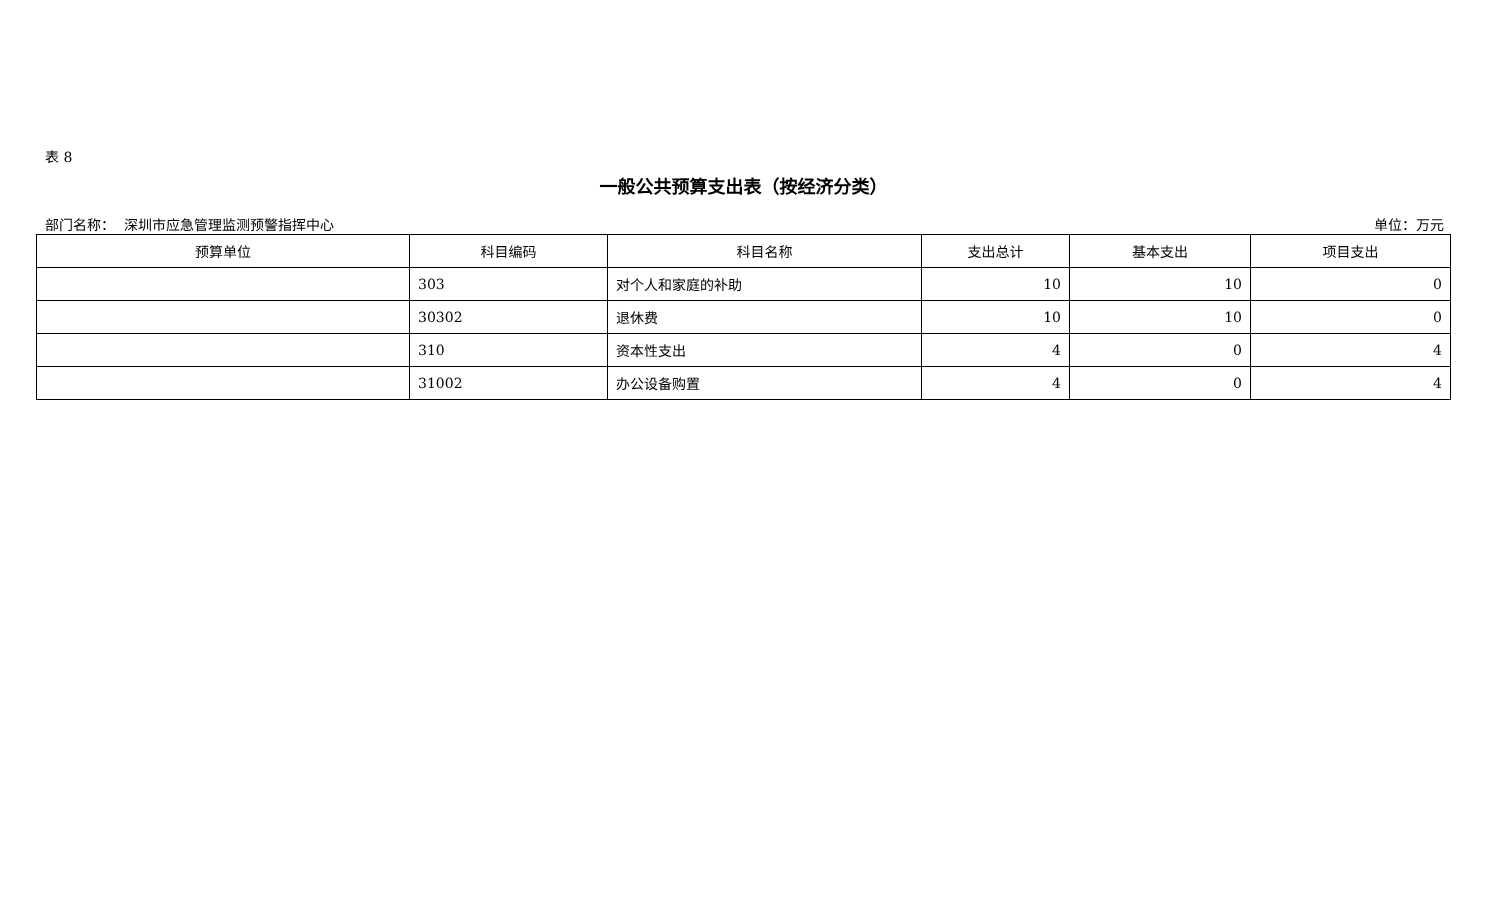表 8
一般公共预算支出表（按经济分类）
部门名称： 深圳市应急管理监测预警指挥中心 单位：万元
| 预算单位 | 科目编码 | 科目名称 | 支出总计 | 基本支出 | 项目支出 |
| --- | --- | --- | --- | --- | --- |
| | 303 | 对个人和家庭的补助 | 10 | 10 | 0 |
| | 30302 | 退休费 | 10 | 10 | 0 |
| | 310 | 资本性支出 | 4 | 0 | 4 |
| | 31002 | 办公设备购置 | 4 | 0 | 4 |